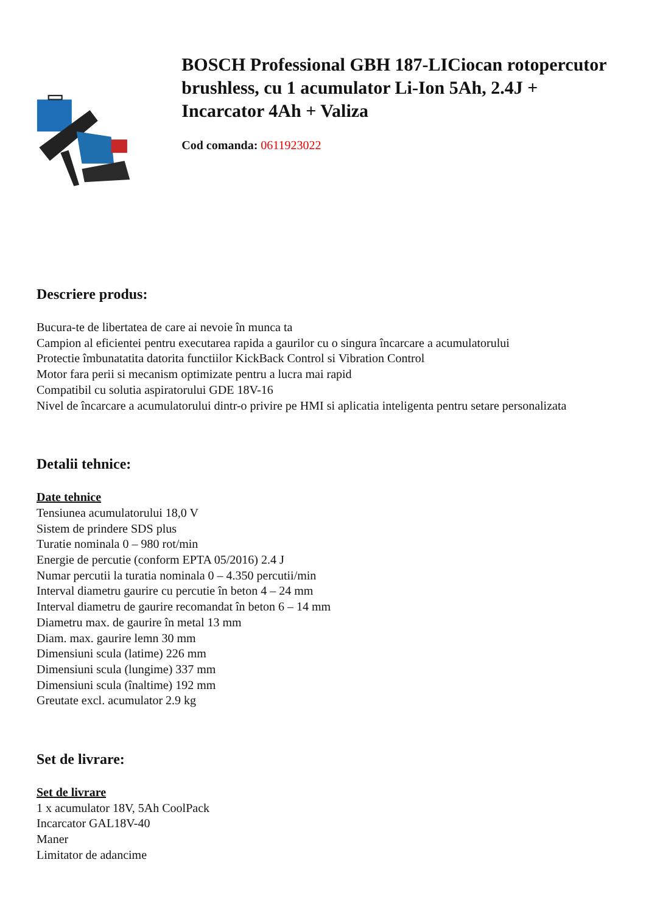BOSCH Professional GBH 187-LICiocan rotopercutor brushless, cu 1 acumulator Li-Ion 5Ah, 2.4J + Incarcator 4Ah + Valiza
Cod comanda: 0611923022
Descriere produs:
Bucura-te de libertatea de care ai nevoie în munca ta
Campion al eficientei pentru executarea rapida a gaurilor cu o singura încarcare a acumulatorului
Protectie îmbunatatita datorita functiilor KickBack Control si Vibration Control
Motor fara perii si mecanism optimizate pentru a lucra mai rapid
Compatibil cu solutia aspiratorului GDE 18V-16
Nivel de încarcare a acumulatorului dintr-o privire pe HMI si aplicatia inteligenta pentru setare personalizata
Detalii tehnice:
Date tehnice
Tensiunea acumulatorului 18,0 V
Sistem de prindere SDS plus
Turatie nominala 0 – 980 rot/min
Energie de percutie (conform EPTA 05/2016) 2.4 J
Numar percutii la turatia nominala 0 – 4.350 percutii/min
Interval diametru gaurire cu percutie în beton 4 – 24 mm
Interval diametru de gaurire recomandat în beton 6 – 14 mm
Diametru max. de gaurire în metal 13 mm
Diam. max. gaurire lemn 30 mm
Dimensiuni scula (latime) 226 mm
Dimensiuni scula (lungime) 337 mm
Dimensiuni scula (înaltime) 192 mm
Greutate excl. acumulator 2.9 kg
Set de livrare:
Set de livrare
1 x acumulator 18V, 5Ah CoolPack
Incarcator GAL18V-40
Maner
Limitator de adancime